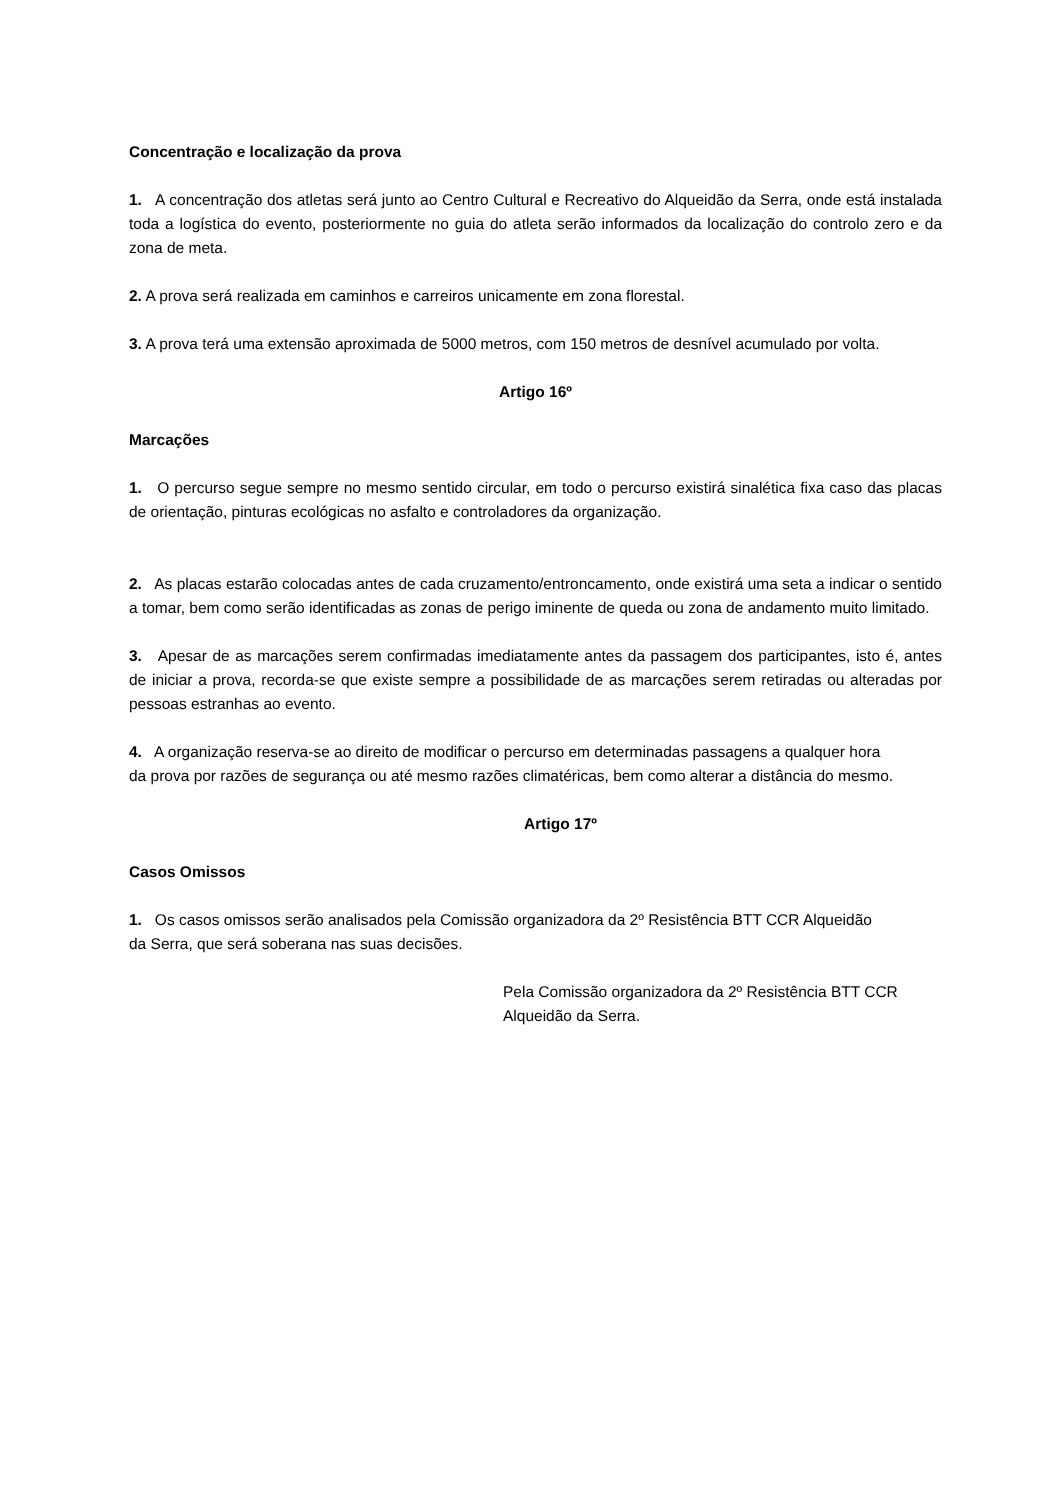Concentração e localização da prova
1. A concentração dos atletas será junto ao Centro Cultural e Recreativo do Alqueidão da Serra, onde está instalada toda a logística do evento, posteriormente no guia do atleta serão informados da localização do controlo zero e da zona de meta.
2. A prova será realizada em caminhos e carreiros unicamente em zona florestal.
3. A prova terá uma extensão aproximada de 5000 metros, com 150 metros de desnível acumulado por volta.
Artigo 16º
Marcações
1. O percurso segue sempre no mesmo sentido circular, em todo o percurso existirá sinalética fixa caso das placas de orientação, pinturas ecológicas no asfalto e controladores da organização.
2. As placas estarão colocadas antes de cada cruzamento/entroncamento, onde existirá uma seta a indicar o sentido a tomar, bem como serão identificadas as zonas de perigo iminente de queda ou zona de andamento muito limitado.
3. Apesar de as marcações serem confirmadas imediatamente antes da passagem dos participantes, isto é, antes de iniciar a prova, recorda-se que existe sempre a possibilidade de as marcações serem retiradas ou alteradas por pessoas estranhas ao evento.
4. A organização reserva-se ao direito de modificar o percurso em determinadas passagens a qualquer hora
da prova por razões de segurança ou até mesmo razões climatéricas, bem como alterar a distância do mesmo.
Artigo 17º
Casos Omissos
1. Os casos omissos serão analisados pela Comissão organizadora da 2º Resistência BTT CCR Alqueidão
da Serra, que será soberana nas suas decisões.
Pela Comissão organizadora da 2º Resistência BTT CCR
Alqueidão da Serra.